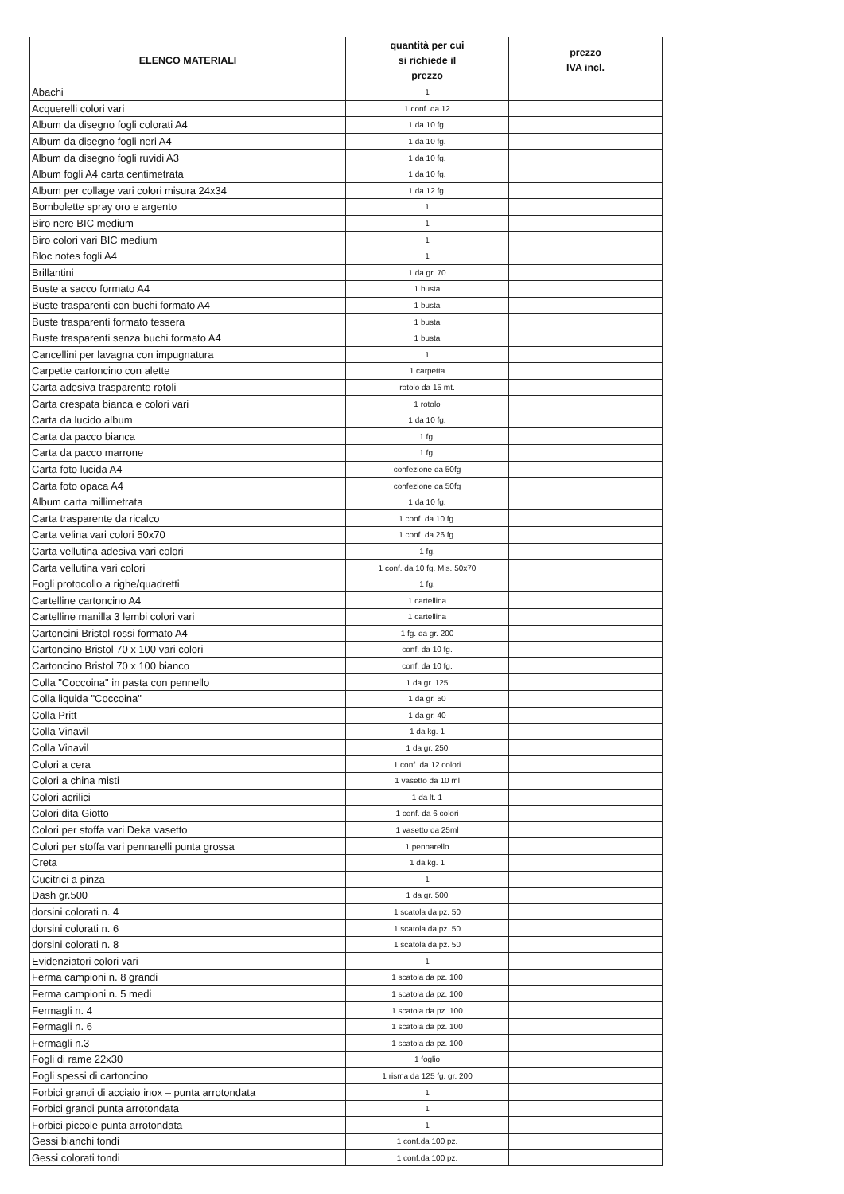| ELENCO MATERIALI | quantità per cui si richiede il prezzo | prezzo IVA incl. |
| --- | --- | --- |
| Abachi | 1 | |
| Acquerelli colori vari | 1 conf. da 12 | |
| Album da disegno fogli colorati A4 | 1 da 10 fg. | |
| Album da disegno fogli neri A4 | 1 da 10 fg. | |
| Album da disegno fogli ruvidi A3 | 1 da 10 fg. | |
| Album fogli A4 carta centimetrata | 1 da 10 fg. | |
| Album per collage vari colori misura 24x34 | 1 da 12 fg. | |
| Bombolette spray oro e argento | 1 | |
| Biro nere BIC medium | 1 | |
| Biro colori vari BIC medium | 1 | |
| Bloc notes fogli A4 | 1 | |
| Brillantini | 1 da gr. 70 | |
| Buste a sacco formato A4 | 1 busta | |
| Buste trasparenti con buchi formato A4 | 1 busta | |
| Buste trasparenti formato tessera | 1 busta | |
| Buste trasparenti senza buchi formato A4 | 1 busta | |
| Cancellini per lavagna con impugnatura | 1 | |
| Carpette cartoncino con alette | 1 carpetta | |
| Carta adesiva trasparente rotoli | rotolo da 15 mt. | |
| Carta crespata bianca e colori vari | 1 rotolo | |
| Carta da lucido album | 1 da 10 fg. | |
| Carta da pacco bianca | 1 fg. | |
| Carta da pacco marrone | 1 fg. | |
| Carta foto lucida A4 | confezione da 50fg | |
| Carta foto opaca A4 | confezione da 50fg | |
| Album carta millimetrata | 1 da 10 fg. | |
| Carta trasparente da ricalco | 1 conf. da 10 fg. | |
| Carta velina vari colori 50x70 | 1 conf. da 26 fg. | |
| Carta vellutina adesiva vari colori | 1 fg. | |
| Carta vellutina vari colori | 1 conf. da 10 fg. Mis. 50x70 | |
| Fogli protocollo a righe/quadretti | 1 fg. | |
| Cartelline cartoncino A4 | 1 cartellina | |
| Cartelline manilla 3 lembi colori vari | 1 cartellina | |
| Cartoncini Bristol rossi formato A4 | 1 fg. da gr. 200 | |
| Cartoncino Bristol 70 x 100 vari colori | conf. da 10 fg. | |
| Cartoncino Bristol 70 x 100 bianco | conf. da 10 fg. | |
| Colla "Coccoina" in pasta con pennello | 1 da gr. 125 | |
| Colla liquida "Coccoina" | 1 da gr. 50 | |
| Colla Pritt | 1 da gr. 40 | |
| Colla Vinavil | 1 da kg. 1 | |
| Colla Vinavil | 1 da gr. 250 | |
| Colori a cera | 1 conf. da 12 colori | |
| Colori a china misti | 1 vasetto da 10 ml | |
| Colori acrilici | 1 da lt. 1 | |
| Colori dita Giotto | 1 conf. da 6 colori | |
| Colori per stoffa vari Deka vasetto | 1 vasetto da 25ml | |
| Colori per stoffa vari pennarelli punta grossa | 1 pennarello | |
| Creta | 1 da kg. 1 | |
| Cucitrici a pinza | 1 | |
| Dash gr.500 | 1 da gr. 500 | |
| dorsini colorati n. 4 | 1 scatola da pz. 50 | |
| dorsini colorati n. 6 | 1 scatola da pz. 50 | |
| dorsini colorati n. 8 | 1 scatola da pz. 50 | |
| Evidenziatori colori vari | 1 | |
| Ferma campioni n. 8 grandi | 1 scatola da pz. 100 | |
| Ferma campioni n. 5 medi | 1 scatola da pz. 100 | |
| Fermagli n. 4 | 1 scatola da pz. 100 | |
| Fermagli n. 6 | 1 scatola da pz. 100 | |
| Fermagli n.3 | 1 scatola da pz. 100 | |
| Fogli di rame 22x30 | 1 foglio | |
| Fogli spessi di cartoncino | 1 risma da 125 fg. gr. 200 | |
| Forbici grandi di acciaio inox – punta arrotondata | 1 | |
| Forbici grandi punta arrotondata | 1 | |
| Forbici piccole punta arrotondata | 1 | |
| Gessi bianchi tondi | 1 conf.da 100 pz. | |
| Gessi colorati tondi | 1 conf.da 100 pz. | |